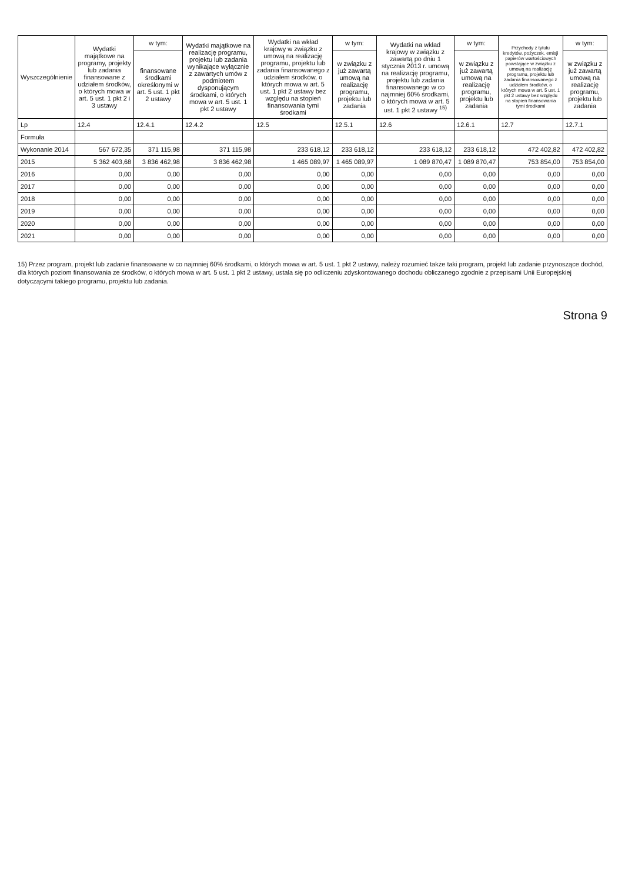| Wyszczególnienie | Wydatki majątkowe na programy, projekty lub zadania finansowane z udziałem środków, o których mowa w art. 5 ust. 1 pkt 2 i 3 ustawy | w tym: | Wydatki majątkowe na realizację programu, projektu lub zadania wynikające wyłącznie z zawartych umów z podmiotem dysponującym środkami, o których mowa w art. 5 ust. 1 pkt 2 ustawy | Wydatki na wkład krajowy w związku z umową na realizację programu, projektu lub zadania finansowanego z udziałem środków, o których mowa w art. 5 ust. 1 pkt 2 ustawy bez względu na stopień finansowania tymi środkami | w tym: | Wydatki na wkład krajowy w związku z zawartą po dniu 1 stycznia 2013 r. umową na realizację programu, projektu lub zadania finansowanego w co najmniej 60% środkami, o których mowa w art. 5 ust. 1 pkt 2 ustawy <sup>15)</sup> | w tym: | Przychody z tytułu kredytów, pożyczek, emisji papierów wartościowych powstające w związku z umową na realizację programu, projektu lub zadania finansowanego z udziałem środków, o których mowa w art. 5 ust. 1 pkt 2 ustawy bez względu na stopień finansowania tymi środkami | w tym: |
| --- | --- | --- | --- | --- | --- | --- | --- | --- | --- |
| | | finansowane środkami określonymi w art. 5 ust. 1 pkt 2 ustawy | | | w związku z już zawartą umową na realizację programu, projektu lub zadania | | w związku z już zawartą umową na realizację programu, projektu lub zadania | | w związku z już zawartą umową na realizację programu, projektu lub zadania |
| Lp | 12.4 | 12.4.1 | 12.4.2 | 12.5 | 12.5.1 | 12.6 | 12.6.1 | 12.7 | 12.7.1 |
| Formuła | | | | | | | | | |
| Wykonanie 2014 | 567 672,35 | 371 115,98 | 371 115,98 | 233 618,12 | 233 618,12 | 233 618,12 | 233 618,12 | 472 402,82 | 472 402,82 |
| 2015 | 5 362 403,68 | 3 836 462,98 | 3 836 462,98 | 1 465 089,97 | 1 465 089,97 | 1 089 870,47 | 1 089 870,47 | 753 854,00 | 753 854,00 |
| 2016 | 0,00 | 0,00 | 0,00 | 0,00 | 0,00 | 0,00 | 0,00 | 0,00 | 0,00 |
| 2017 | 0,00 | 0,00 | 0,00 | 0,00 | 0,00 | 0,00 | 0,00 | 0,00 | 0,00 |
| 2018 | 0,00 | 0,00 | 0,00 | 0,00 | 0,00 | 0,00 | 0,00 | 0,00 | 0,00 |
| 2019 | 0,00 | 0,00 | 0,00 | 0,00 | 0,00 | 0,00 | 0,00 | 0,00 | 0,00 |
| 2020 | 0,00 | 0,00 | 0,00 | 0,00 | 0,00 | 0,00 | 0,00 | 0,00 | 0,00 |
| 2021 | 0,00 | 0,00 | 0,00 | 0,00 | 0,00 | 0,00 | 0,00 | 0,00 | 0,00 |
15) Przez program, projekt lub zadanie finansowane w co najmniej 60% środkami, o których mowa w art. 5 ust. 1 pkt 2 ustawy, należy rozumieć także taki program, projekt lub zadanie przynoszące dochód, dla których poziom finansowania ze środków, o których mowa w art. 5 ust. 1 pkt 2 ustawy, ustala się po odliczeniu zdyskontowanego dochodu obliczanego zgodnie z przepisami Unii Europejskiej dotyczącymi takiego programu, projektu lub zadania.
Strona 9